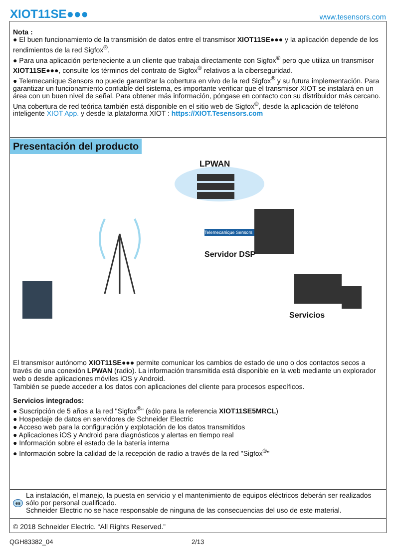XIOT11SE●●●
www.tesensors.com
Nota :
● El buen funcionamiento de la transmisión de datos entre el transmisor XIOT11SE●●● y la aplicación depende de los rendimientos de la red Sigfox<sup>®</sup>.
● Para una aplicación perteneciente a un cliente que trabaja directamente con Sigfox<sup>®</sup> pero que utiliza un transmisor XIOT11SE●●●, consulte los términos del contrato de Sigfox<sup>®</sup> relativos a la ciberseguridad.
● Telemecanique Sensors no puede garantizar la cobertura en vivo de la red Sigfox<sup>®</sup> y su futura implementación. Para garantizar un funcionamiento confiable del sistema, es importante verificar que el transmisor XIOT se instalará en un área con un buen nivel de señal. Para obtener más información, póngase en contacto con su distribuidor más cercano. Una cobertura de red teórica también está disponible en el sitio web de Sigfox<sup>®</sup>, desde la aplicación de teléfono inteligente XIOT App. y desde la plataforma XIOT : https://XIOT.Tesensors.com
Presentación del producto
LPWAN
Telemecanique Sensors
Servidor DSP
Servicios
El transmisor autónomo XIOT11SE●●● permite comunicar los cambios de estado de uno o dos contactos secos a través de una conexión LPWAN (radio). La información transmitida está disponible en la web mediante un explorador web o desde aplicaciones móviles iOS y Android.
También se puede acceder a los datos con aplicaciones del cliente para procesos específicos.
Servicios integrados:
● Suscripción de 5 años a la red "Sigfox<sup>®</sup>" (sólo para la referencia XIOT11SE5MRCL)
● Hospedaje de datos en servidores de Schneider Electric
● Acceso web para la configuración y explotación de los datos transmitidos
● Aplicaciones iOS y Android para diagnósticos y alertas en tiempo real
● Información sobre el estado de la batería interna
● Información sobre la calidad de la recepción de radio a través de la red "Sigfox<sup>®</sup>"
es
La instalación, el manejo, la puesta en servicio y el mantenimiento de equipos eléctricos deberán ser realizados sólo por personal cualificado.
Schneider Electric no se hace responsable de ninguna de las consecuencias del uso de este material.
© 2018 Schneider Electric. “All Rights Reserved.”
QGH83382_04 2/13